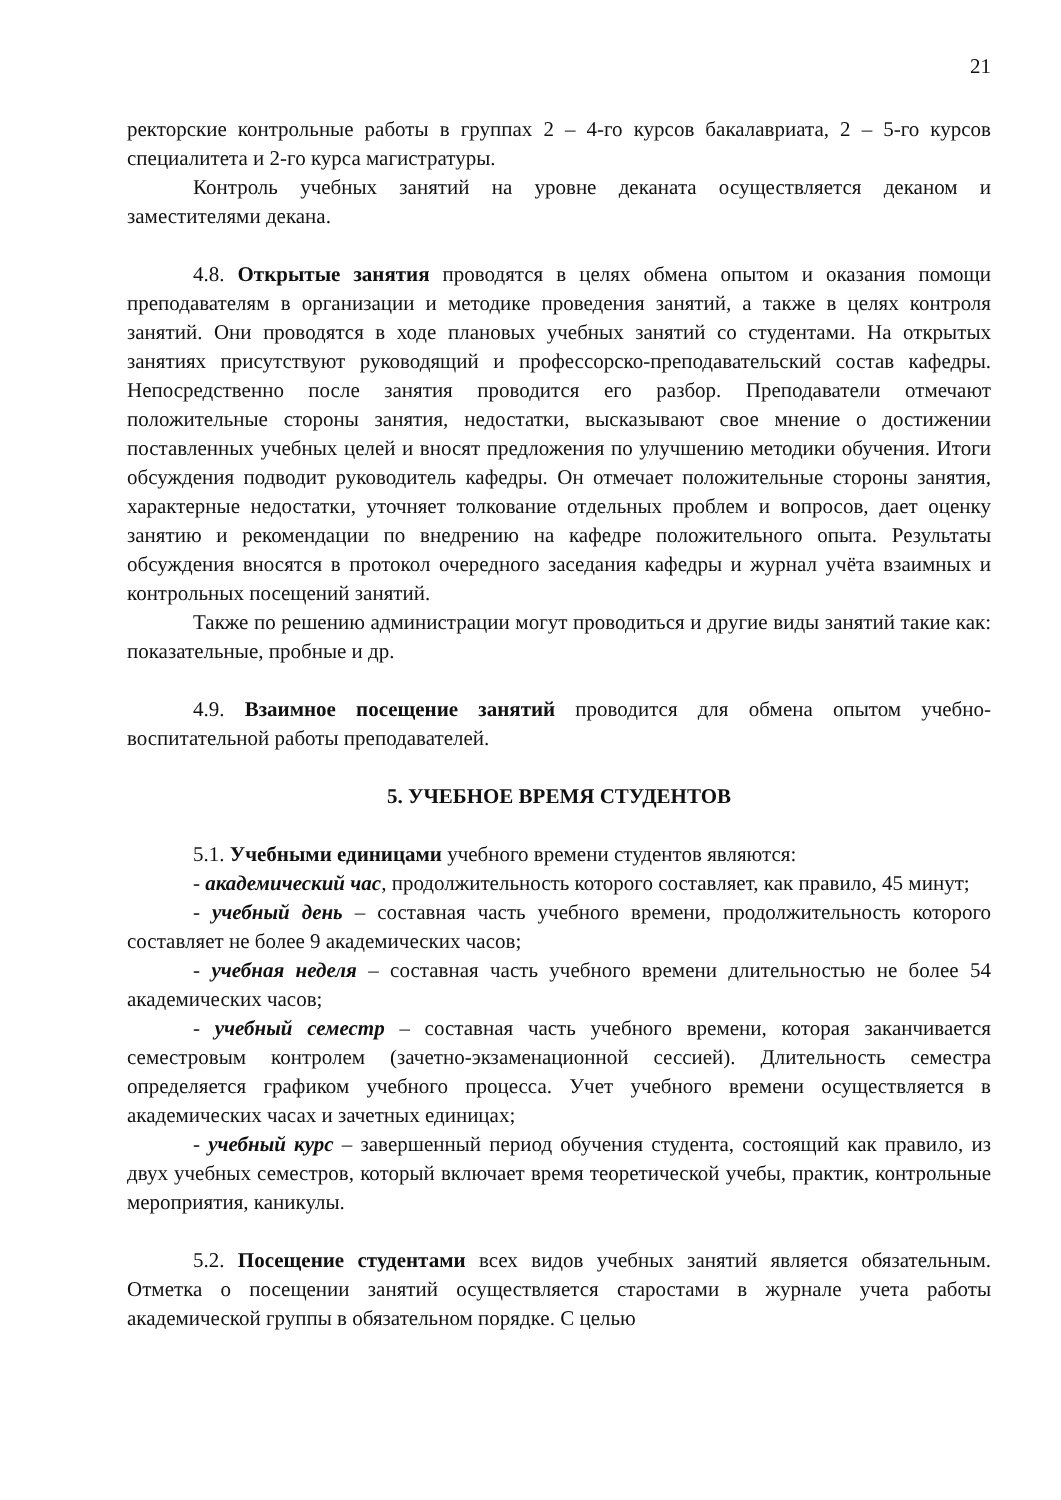21
ректорские контрольные работы в группах 2 – 4-го курсов бакалавриата, 2 – 5-го курсов специалитета и 2-го курса магистратуры.
Контроль учебных занятий на уровне деканата осуществляется деканом и заместителями декана.
4.8. Открытые занятия проводятся в целях обмена опытом и оказания помощи преподавателям в организации и методике проведения занятий, а также в целях контроля занятий. Они проводятся в ходе плановых учебных занятий со студентами. На открытых занятиях присутствуют руководящий и профессорско-преподавательский состав кафедры. Непосредственно после занятия проводится его разбор. Преподаватели отмечают положительные стороны занятия, недостатки, высказывают свое мнение о достижении поставленных учебных целей и вносят предложения по улучшению методики обучения. Итоги обсуждения подводит руководитель кафедры. Он отмечает положительные стороны занятия, характерные недостатки, уточняет толкование отдельных проблем и вопросов, дает оценку занятию и рекомендации по внедрению на кафедре положительного опыта. Результаты обсуждения вносятся в протокол очередного заседания кафедры и журнал учёта взаимных и контрольных посещений занятий.
Также по решению администрации могут проводиться и другие виды занятий такие как: показательные, пробные и др.
4.9. Взаимное посещение занятий проводится для обмена опытом учебно-воспитательной работы преподавателей.
5. УЧЕБНОЕ ВРЕМЯ СТУДЕНТОВ
5.1. Учебными единицами учебного времени студентов являются:
- академический час, продолжительность которого составляет, как правило, 45 минут;
- учебный день – составная часть учебного времени, продолжительность которого составляет не более 9 академических часов;
- учебная неделя – составная часть учебного времени длительностью не более 54 академических часов;
- учебный семестр – составная часть учебного времени, которая заканчивается семестровым контролем (зачетно-экзаменационной сессией). Длительность семестра определяется графиком учебного процесса. Учет учебного времени осуществляется в академических часах и зачетных единицах;
- учебный курс – завершенный период обучения студента, состоящий как правило, из двух учебных семестров, который включает время теоретической учебы, практик, контрольные мероприятия, каникулы.
5.2. Посещение студентами всех видов учебных занятий является обязательным. Отметка о посещении занятий осуществляется старостами в журнале учета работы академической группы в обязательном порядке. С целью